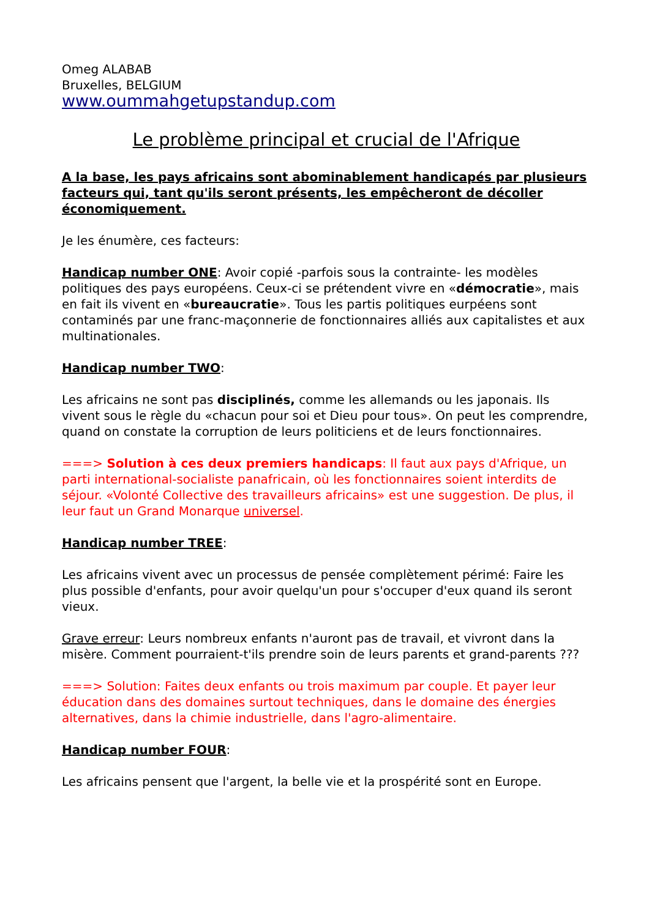Omeg ALABAB
Bruxelles, BELGIUM
www.oummahgetupstandup.com
Le problème principal et crucial de l'Afrique
A la base, les pays africains sont abominablement handicapés par plusieurs facteurs qui, tant qu'ils seront présents, les empêcheront de décoller économiquement.
Je les énumère, ces facteurs:
Handicap number ONE: Avoir copié -parfois sous la contrainte- les modèles politiques des pays européens. Ceux-ci se prétendent vivre en «démocratie», mais en fait ils vivent en «bureaucratie». Tous les partis politiques eurpéens sont contaminés par une franc-maçonnerie de fonctionnaires alliés aux capitalistes et aux multinationales.
Handicap number TWO:
Les africains ne sont pas disciplinés, comme les allemands ou les japonais. Ils vivent sous le règle du «chacun pour soi et Dieu pour tous». On peut les comprendre, quand on constate la corruption de leurs politiciens et de leurs fonctionnaires.
===> Solution à ces deux premiers handicaps: Il faut aux pays d'Afrique, un parti international-socialiste panafricain, où les fonctionnaires soient interdits de séjour. «Volonté Collective des travailleurs africains» est une suggestion. De plus, il leur faut un Grand Monarque universel.
Handicap number TREE:
Les africains vivent avec un processus de pensée complètement périmé: Faire les plus possible d'enfants, pour avoir quelqu'un pour s'occuper d'eux quand ils seront vieux.
Grave erreur: Leurs nombreux enfants n'auront pas de travail, et vivront dans la misère. Comment pourraient-t'ils prendre soin de leurs parents et grand-parents ???
===> Solution: Faites deux enfants ou trois maximum par couple. Et payer leur éducation dans des domaines surtout techniques, dans le domaine des énergies alternatives, dans la chimie industrielle, dans l'agro-alimentaire.
Handicap number FOUR:
Les africains pensent que l'argent, la belle vie et la prospérité sont en Europe.